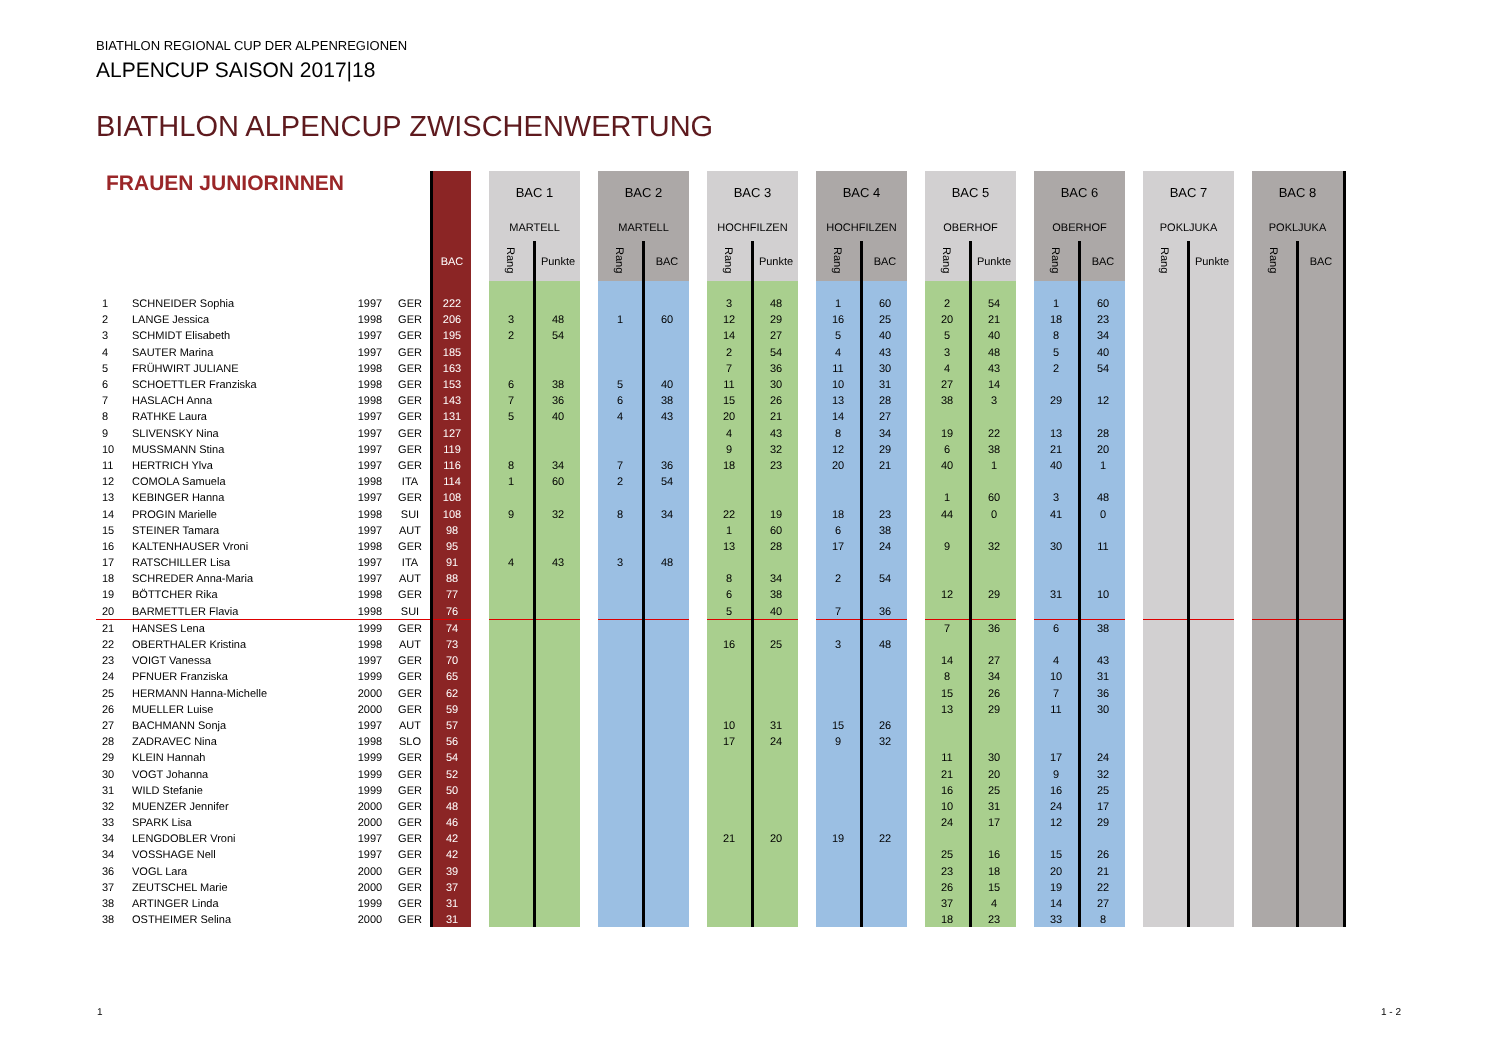BIATHLON REGIONAL CUP DER ALPENREGIONEN
ALPENCUP SAISON 2017|18
BIATHLON ALPENCUP ZWISCHENWERTUNG
| FRAUEN JUNIORINNEN | | | | | BAC 1 | | BAC 2 | | BAC 3 | | BAC 4 | | BAC 5 | | BAC 6 | | BAC 7 | | BAC 8 | |
| --- | --- | --- | --- | --- | --- | --- | --- | --- | --- | --- | --- | --- | --- | --- | --- | --- | --- | --- | --- | --- |
| | | | | | MARTELL | | MARTELL | | HOCHFILZEN | | HOCHFILZEN | | OBERHOF | | OBERHOF | | POKLJUKA | | POKLJUKA | |
| | | | | BAC | Rang | Punkte | Rang | BAC | Rang | Punkte | Rang | BAC | Rang | Punkte | Rang | BAC | Rang | Punkte | Rang | BAC |
| 1 | SCHNEIDER Sophia | 1997 | GER | 222 | | | | | 3 | 48 | 1 | 60 | 2 | 54 | 1 | 60 | | | | |
| 2 | LANGE Jessica | 1998 | GER | 206 | 3 | 48 | 1 | 60 | 12 | 29 | 16 | 25 | 20 | 21 | 18 | 23 | | | | |
| 3 | SCHMIDT Elisabeth | 1997 | GER | 195 | 2 | 54 | | | 14 | 27 | 5 | 40 | 5 | 40 | 8 | 34 | | | | |
| 4 | SAUTER Marina | 1997 | GER | 185 | | | | | 2 | 54 | 4 | 43 | 3 | 48 | 5 | 40 | | | | |
| 5 | FRÜHWIRT JULIANE | 1998 | GER | 163 | | | | | 7 | 36 | 11 | 30 | 4 | 43 | 2 | 54 | | | | |
| 6 | SCHOETTLER Franziska | 1998 | GER | 153 | 6 | 38 | 5 | 40 | 11 | 30 | 10 | 31 | 27 | 14 | | | | | | |
| 7 | HASLACH Anna | 1998 | GER | 143 | 7 | 36 | 6 | 38 | 15 | 26 | 13 | 28 | 38 | 3 | 29 | 12 | | | | |
| 8 | RATHKE Laura | 1997 | GER | 131 | 5 | 40 | 4 | 43 | 20 | 21 | 14 | 27 | | | | | | | | |
| 9 | SLIVENSKY Nina | 1997 | GER | 127 | | | | | 4 | 43 | 8 | 34 | 19 | 22 | 13 | 28 | | | | |
| 10 | MUSSMANN Stina | 1997 | GER | 119 | | | | | 9 | 32 | 12 | 29 | 6 | 38 | 21 | 20 | | | | |
| 11 | HERTRICH Ylva | 1997 | GER | 116 | 8 | 34 | 7 | 36 | 18 | 23 | 20 | 21 | 40 | 1 | 40 | 1 | | | | |
| 12 | COMOLA Samuela | 1998 | ITA | 114 | 1 | 60 | 2 | 54 | | | | | | | | | | | | |
| 13 | KEBINGER Hanna | 1997 | GER | 108 | | | | | | | | | 1 | 60 | 3 | 48 | | | | |
| 14 | PROGIN Marielle | 1998 | SUI | 108 | 9 | 32 | 8 | 34 | 22 | 19 | 18 | 23 | 44 | 0 | 41 | 0 | | | | |
| 15 | STEINER Tamara | 1997 | AUT | 98 | | | | | 1 | 60 | 6 | 38 | | | | | | | | |
| 16 | KALTENHAUSER Vroni | 1998 | GER | 95 | | | | | 13 | 28 | 17 | 24 | 9 | 32 | 30 | 11 | | | | |
| 17 | RATSCHILLER Lisa | 1997 | ITA | 91 | 4 | 43 | 3 | 48 | | | | | | | | | | | | |
| 18 | SCHREDER Anna-Maria | 1997 | AUT | 88 | | | | | 8 | 34 | 2 | 54 | | | | | | | | |
| 19 | BÖTTCHER Rika | 1998 | GER | 77 | | | | | 6 | 38 | | | 12 | 29 | 31 | 10 | | | | |
| 20 | BARMETTLER Flavia | 1998 | SUI | 76 | | | | | 5 | 40 | 7 | 36 | | | | | | | | |
| 21 | HANSES Lena | 1999 | GER | 74 | | | | | | | | | 7 | 36 | 6 | 38 | | | | |
| 22 | OBERTHALER Kristina | 1998 | AUT | 73 | | | | | 16 | 25 | 3 | 48 | | | | | | | | |
| 23 | VOIGT Vanessa | 1997 | GER | 70 | | | | | | | | | 14 | 27 | 4 | 43 | | | | |
| 24 | PFNUER Franziska | 1999 | GER | 65 | | | | | | | | | 8 | 34 | 10 | 31 | | | | |
| 25 | HERMANN Hanna-Michelle | 2000 | GER | 62 | | | | | | | | | 15 | 26 | 7 | 36 | | | | |
| 26 | MUELLER Luise | 2000 | GER | 59 | | | | | | | | | 13 | 29 | 11 | 30 | | | | |
| 27 | BACHMANN Sonja | 1997 | AUT | 57 | | | | | 10 | 31 | 15 | 26 | | | | | | | | |
| 28 | ZADRAVEC Nina | 1998 | SLO | 56 | | | | | 17 | 24 | 9 | 32 | | | | | | | | |
| 29 | KLEIN Hannah | 1999 | GER | 54 | | | | | | | | | 11 | 30 | 17 | 24 | | | | |
| 30 | VOGT Johanna | 1999 | GER | 52 | | | | | | | | | 21 | 20 | 9 | 32 | | | | |
| 31 | WILD Stefanie | 1999 | GER | 50 | | | | | | | | | 16 | 25 | 16 | 25 | | | | |
| 32 | MUENZER Jennifer | 2000 | GER | 48 | | | | | | | | | 10 | 31 | 24 | 17 | | | | |
| 33 | SPARK Lisa | 2000 | GER | 46 | | | | | | | | | 24 | 17 | 12 | 29 | | | | |
| 34 | LENGDOBLER Vroni | 1997 | GER | 42 | | | | | 21 | 20 | 19 | 22 | | | | | | | | |
| 34 | VOSSHAGE Nell | 1997 | GER | 42 | | | | | | | | | 25 | 16 | 15 | 26 | | | | |
| 36 | VOGL Lara | 2000 | GER | 39 | | | | | | | | | 23 | 18 | 20 | 21 | | | | |
| 37 | ZEUTSCHEL Marie | 2000 | GER | 37 | | | | | | | | | 26 | 15 | 19 | 22 | | | | |
| 38 | ARTINGER Linda | 1999 | GER | 31 | | | | | | | | | 37 | 4 | 14 | 27 | | | | |
| 38 | OSTHEIMER Selina | 2000 | GER | 31 | | | | | | | | | 18 | 23 | 33 | 8 | | | | |
1 1 - 2